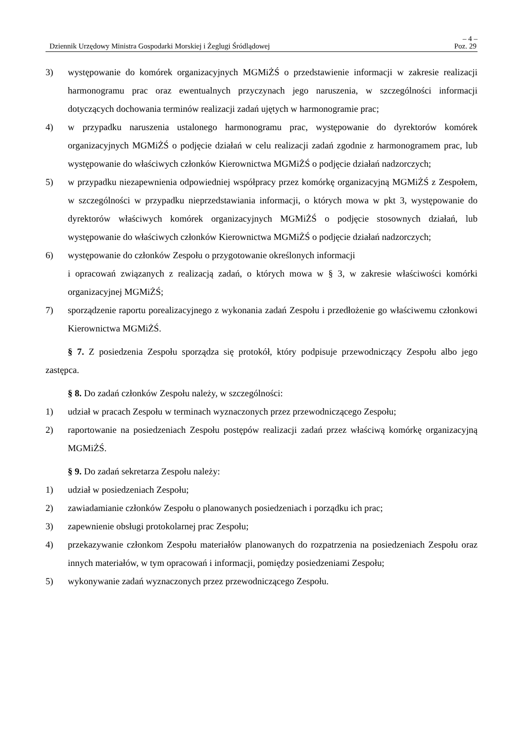– 4 –
Dziennik Urzędowy Ministra Gospodarki Morskiej i Żeglugi Śródlądowej Poz. 29
3) występowanie do komórek organizacyjnych MGMiŻŚ o przedstawienie informacji w zakresie realizacji harmonogramu prac oraz ewentualnych przyczynach jego naruszenia, w szczególności informacji dotyczących dochowania terminów realizacji zadań ujętych w harmonogramie prac;
4) w przypadku naruszenia ustalonego harmonogramu prac, występowanie do dyrektorów komórek organizacyjnych MGMiŻŚ o podjęcie działań w celu realizacji zadań zgodnie z harmonogramem prac, lub występowanie do właściwych członków Kierownictwa MGMiŻŚ o podjęcie działań nadzorczych;
5) w przypadku niezapewnienia odpowiedniej współpracy przez komórkę organizacyjną MGMiŻŚ z Zespołem, w szczególności w przypadku nieprzedstawiania informacji, o których mowa w pkt 3, występowanie do dyrektorów właściwych komórek organizacyjnych MGMiŻŚ o podjęcie stosownych działań, lub występowanie do właściwych członków Kierownictwa MGMiŻŚ o podjęcie działań nadzorczych;
6) występowanie do członków Zespołu o przygotowanie określonych informacji
i opracowań związanych z realizacją zadań, o których mowa w § 3, w zakresie właściwości komórki organizacyjnej MGMiŻŚ;
7) sporządzenie raportu porealizacyjnego z wykonania zadań Zespołu i przedłożenie go właściwemu członkowi Kierownictwa MGMiŻŚ.
§ 7. Z posiedzenia Zespołu sporządza się protokół, który podpisuje przewodniczący Zespołu albo jego zastępca.
§ 8. Do zadań członków Zespołu należy, w szczególności:
1) udział w pracach Zespołu w terminach wyznaczonych przez przewodniczącego Zespołu;
2) raportowanie na posiedzeniach Zespołu postępów realizacji zadań przez właściwą komórkę organizacyjną MGMiŻŚ.
§ 9. Do zadań sekretarza Zespołu należy:
1) udział w posiedzeniach Zespołu;
2) zawiadamianie członków Zespołu o planowanych posiedzeniach i porządku ich prac;
3) zapewnienie obsługi protokolarnej prac Zespołu;
4) przekazywanie członkom Zespołu materiałów planowanych do rozpatrzenia na posiedzeniach Zespołu oraz innych materiałów, w tym opracowań i informacji, pomiędzy posiedzeniami Zespołu;
5) wykonywanie zadań wyznaczonych przez przewodniczącego Zespołu.